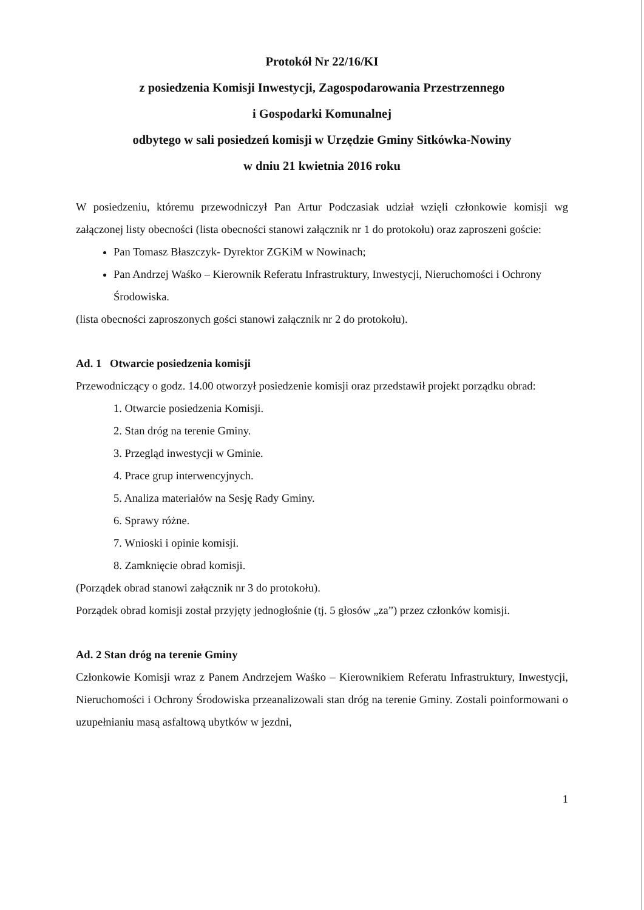Protokół Nr 22/16/KI
z posiedzenia Komisji Inwestycji, Zagospodarowania Przestrzennego
i Gospodarki Komunalnej
odbytego w sali posiedzeń komisji w Urzędzie Gminy Sitkówka-Nowiny
w dniu 21 kwietnia 2016 roku
W posiedzeniu, któremu przewodniczył Pan Artur Podczasiak udział wzięli członkowie komisji wg załączonej listy obecności (lista obecności stanowi załącznik nr 1 do protokołu) oraz zaproszeni goście:
Pan Tomasz Błaszczyk- Dyrektor ZGKiM w Nowinach;
Pan Andrzej Waśko – Kierownik Referatu Infrastruktury, Inwestycji, Nieruchomości i Ochrony Środowiska.
(lista obecności zaproszonych gości stanowi załącznik nr 2 do protokołu).
Ad. 1 Otwarcie posiedzenia komisji
Przewodniczący o godz. 14.00 otworzył posiedzenie komisji oraz przedstawił projekt porządku obrad:
1. Otwarcie posiedzenia Komisji.
2. Stan dróg na terenie Gminy.
3. Przegląd inwestycji w Gminie.
4. Prace grup interwencyjnych.
5. Analiza materiałów na Sesję Rady Gminy.
6. Sprawy różne.
7. Wnioski i opinie komisji.
8. Zamknięcie obrad komisji.
(Porządek obrad stanowi załącznik nr 3 do protokołu).
Porządek obrad komisji został przyjęty jednogłośnie (tj. 5 głosów „za”) przez członków komisji.
Ad. 2 Stan dróg na terenie Gminy
Członkowie Komisji wraz z Panem Andrzejem Waśko – Kierownikiem Referatu Infrastruktury, Inwestycji, Nieruchomości i Ochrony Środowiska przeanalizowali stan dróg na terenie Gminy. Zostali poinformowani o uzupełnianiu masą asfaltową ubytków w jezdni,
1